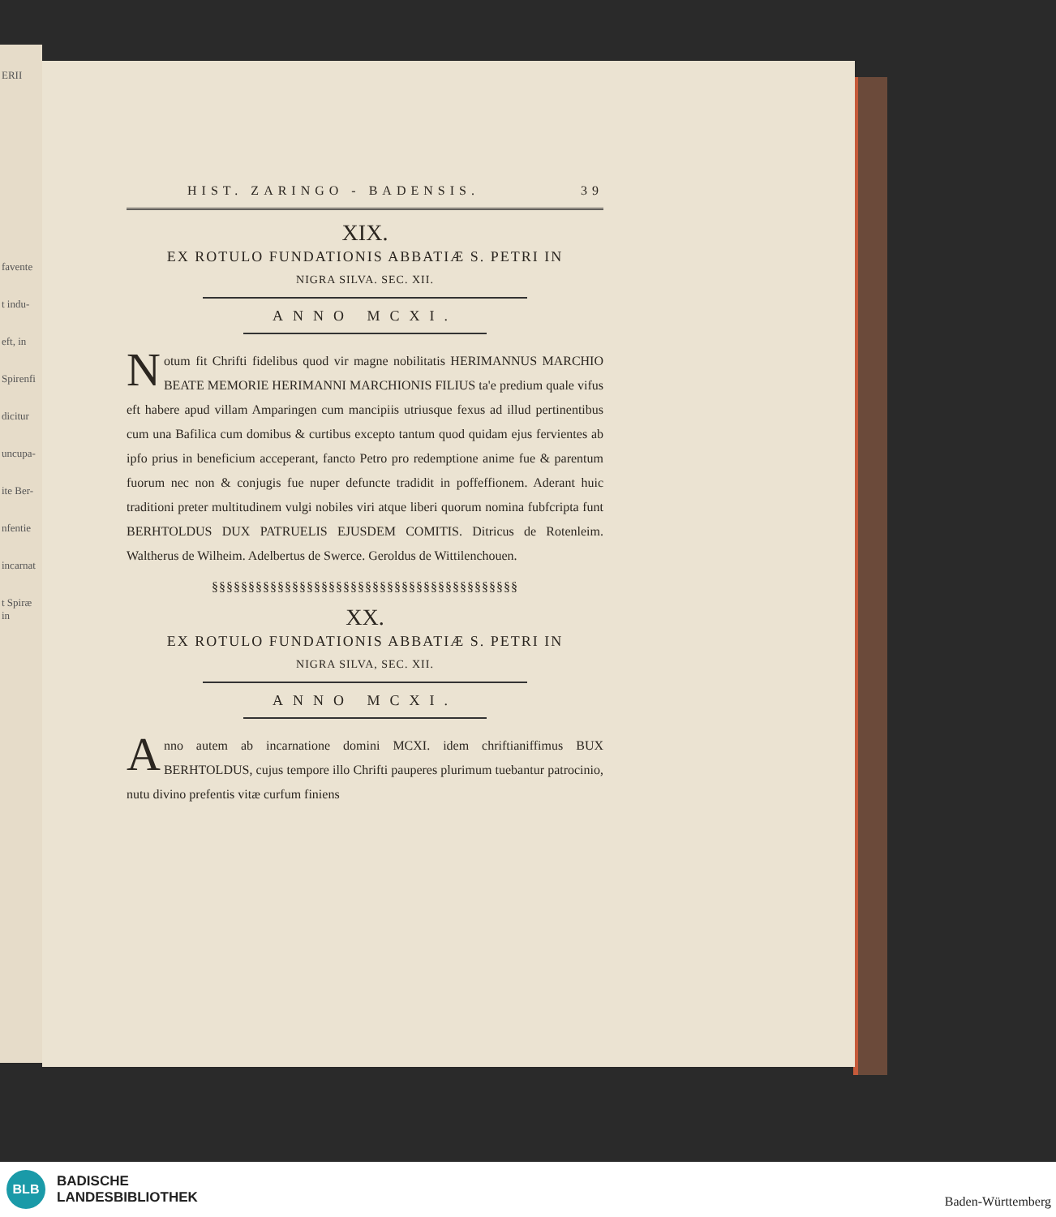ERII
favente
t indu-
eft, in
Spirenfi
dicitur
uncupa-
ite Ber-
nfentie
incarnat
t Spiræ in
HIST. ZARINGO - BADENSIS. 39
XIX.
EX ROTULO FUNDATIONIS ABBATIÆ S. PETRI IN
NIGRA SILVA. SEC. XII.
ANNO MCXI.
Notum fit Chrifti fidelibus quod vir magne nobilitatis HERIMANNUS MARCHIO BEATE MEMORIE HERIMANNI MARCHIONIS FILIUS ta'e predium quale vifus eft habere apud villam Amparingen cum mancipiis utriusque fexus ad illud pertinentibus cum una Bafilica cum domibus & curtibus excepto tantum quod quidam ejus fervientes ab ipfo prius in beneficium acceperant, fancto Petro pro redemptione anime fue & parentum fuorum nec non & conjugis fue nuper defuncte tradidit in poffeffionem. Aderant huic traditioni preter multitudinem vulgi nobiles viri atque liberi quorum nomina fubfcripta funt BERHTOLDUS DUX PATRUELIS EJUSDEM COMITIS. Ditricus de Rotenleim. Waltherus de Wilheim. Adelbertus de Swerce. Geroldus de Wittilenchouen.
§§§§§§§§§§§§§§§§§§§§§§§§§§§§§§§§§§§§§§§§§§
XX.
EX ROTULO FUNDATIONIS ABBATIÆ S. PETRI IN
NIGRA SILVA, SEC. XII.
ANNO MCXI.
Anno autem ab incarnatione domini MCXI. idem chriftianiffimus BUX BERHTOLDUS, cujus tempore illo Chrifti pauperes plurimum tuebantur patrocinio, nutu divino prefentis vitæ curfum finiens
BLB
BADISCHE
LANDESBIBLIOTHEK
Baden-Württemberg